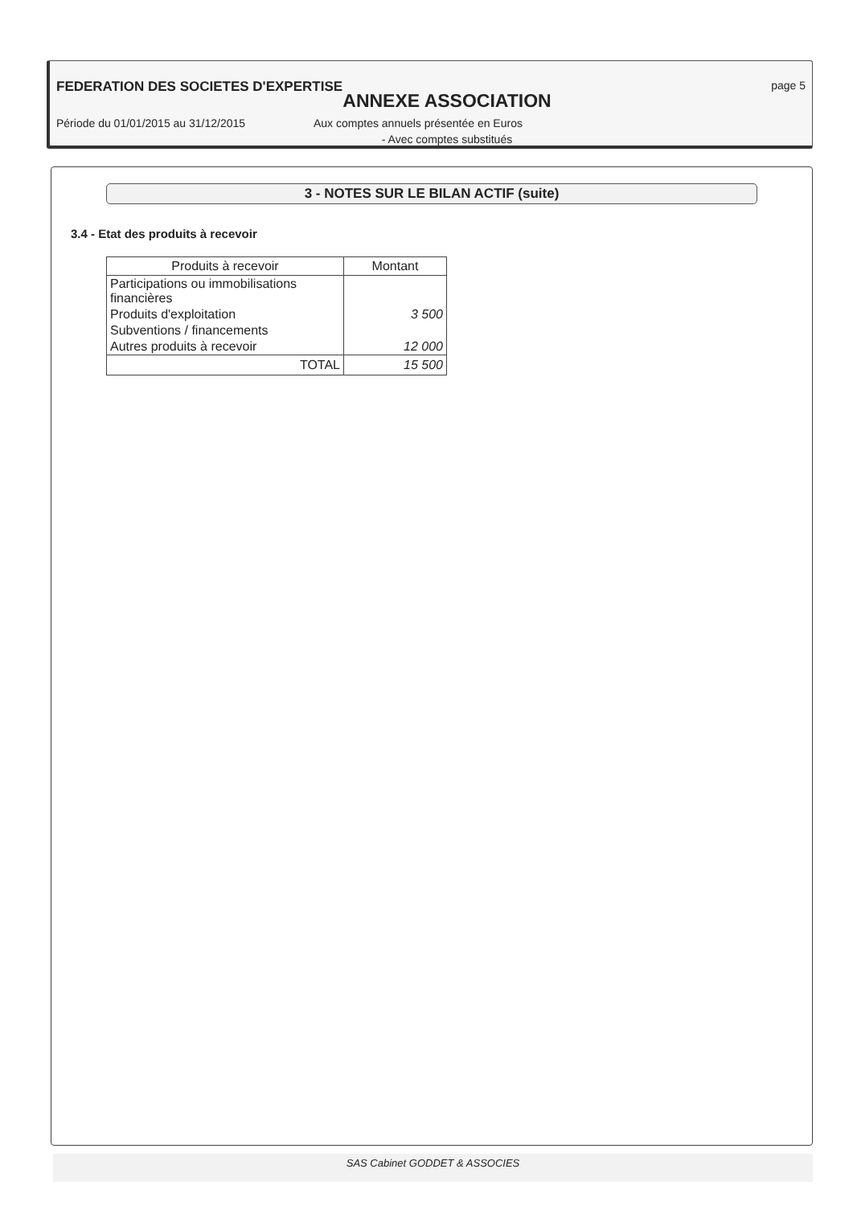FEDERATION DES SOCIETES D'EXPERTISE page 5
ANNEXE ASSOCIATION
Période du 01/01/2015 au 31/12/2015 Aux comptes annuels présentée en Euros
- Avec comptes substitués
3 - NOTES SUR LE BILAN ACTIF (suite)
3.4 - Etat des produits à recevoir
| Produits à recevoir | Montant |
| --- | --- |
| Participations ou immobilisations financières | |
| Produits d'exploitation | 3 500 |
| Subventions / financements | |
| Autres produits à recevoir | 12 000 |
| TOTAL | 15 500 |
SAS Cabinet GODDET & ASSOCIES